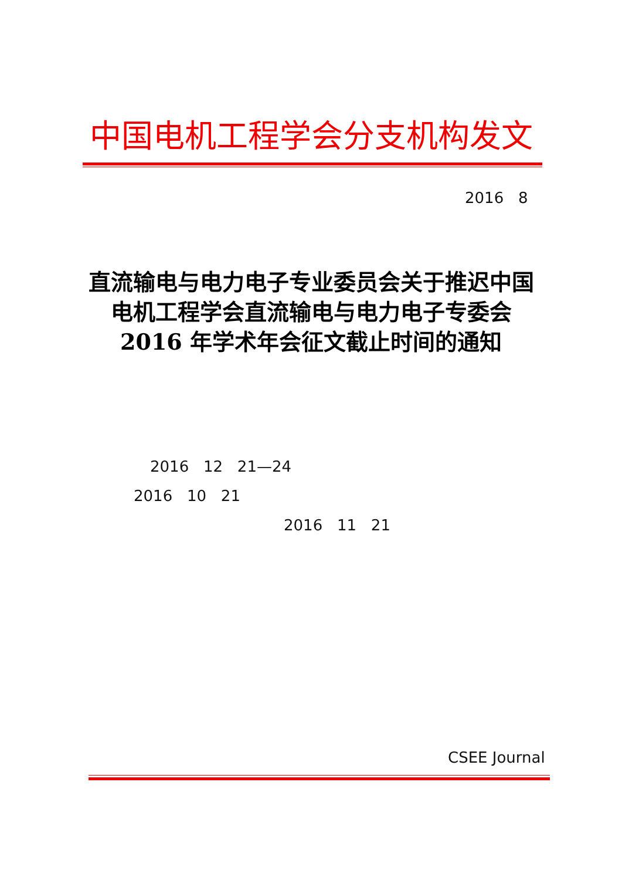中国电机工程学会分支机构发文
2016 8
直流输电与电力电子专业委员会关于推迟中国
电机工程学会直流输电与电力电子专委会
2016 年学术年会征文截止时间的通知
2016 12 21—24
2016 10 21
2016 11 21
CSEE Journal